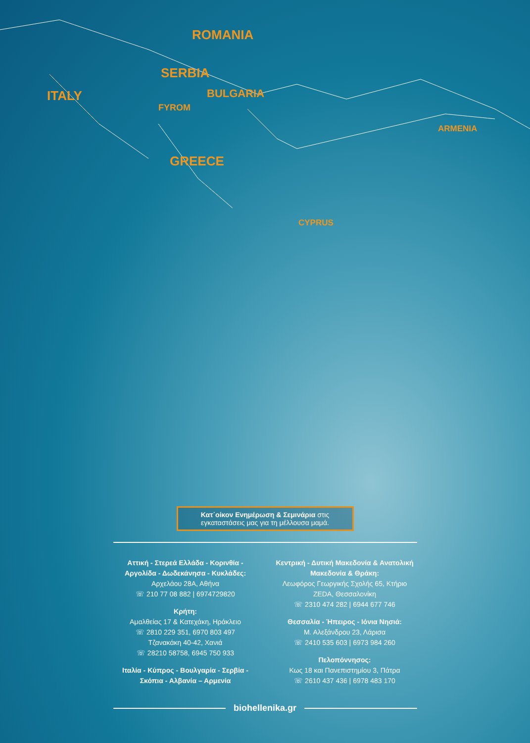ROMANIA
SERBIA
ITALY BULGARIA
FYROM
ARMENIA
GREECE
CYPRUS
Κατ΄οίκον Ενημέρωση & Σεμινάρια στις εγκαταστάσεις μας για τη μέλλουσα μαμά.
Αττική - Στερεά Ελλάδα - Κορινθία - Αργολίδα - Δωδεκάνησα - Κυκλάδες:
Αρχελάου 28Α, Αθήνα
☏ 210 77 08 882 | 6974729820
Κρήτη:
Αμαλθείας 17 & Κατεχάκη, Ηράκλειο
☏ 2810 229 351, 6970 803 497
Τζανακάκη 40-42, Χανιά
☏ 28210 58758, 6945 750 933
Ιταλία - Κύπρος - Βουλγαρία - Σερβία - Σκόπια - Αλβανία – Αρμενία
Κεντρική - Δυτική Μακεδονία & Ανατολική Μακεδονία & Θράκη:
Λεωφόρος Γεωργικής Σχολής 65, Κτήριο ZEDA, Θεσσαλονίκη
☏ 2310 474 282 | 6944 677 746
Θεσσαλία - Ήπειρος - Ιόνια Νησιά:
Μ. Αλεξάνδρου 23, Λάρισα
☏ 2410 535 603 | 6973 984 260
Πελοπόννησος:
Κως 18 και Πανεπιστημίου 3, Πάτρα
☏ 2610 437 436 | 6978 483 170
biohellenika.gr